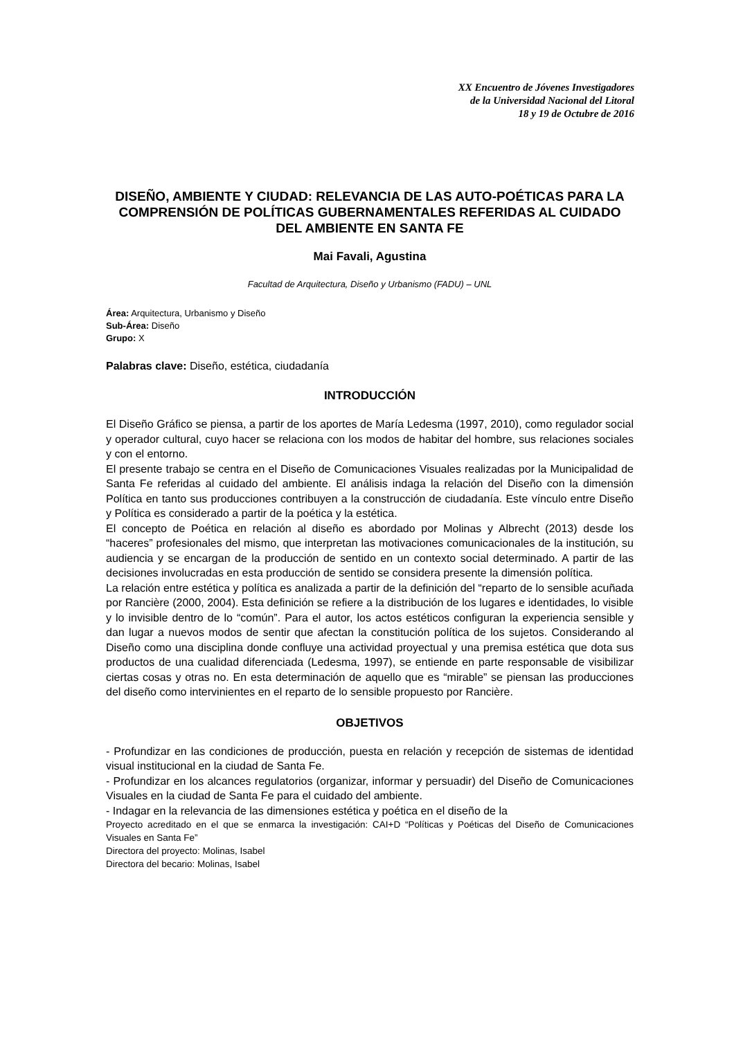XX Encuentro de Jóvenes Investigadores
de la Universidad Nacional del Litoral
18 y 19 de Octubre de 2016
DISEÑO, AMBIENTE Y CIUDAD: RELEVANCIA DE LAS AUTO-POÉTICAS PARA LA COMPRENSIÓN DE POLÍTICAS GUBERNAMENTALES REFERIDAS AL CUIDADO DEL AMBIENTE EN SANTA FE
Mai Favali, Agustina
Facultad de Arquitectura, Diseño y Urbanismo (FADU) – UNL
Área: Arquitectura, Urbanismo y Diseño
Sub-Área: Diseño
Grupo: X
Palabras clave: Diseño, estética, ciudadanía
INTRODUCCIÓN
El Diseño Gráfico se piensa, a partir de los aportes de María Ledesma (1997, 2010), como regulador social y operador cultural, cuyo hacer se relaciona con los modos de habitar del hombre, sus relaciones sociales y con el entorno.
El presente trabajo se centra en el Diseño de Comunicaciones Visuales realizadas por la Municipalidad de Santa Fe referidas al cuidado del ambiente. El análisis indaga la relación del Diseño con la dimensión Política en tanto sus producciones contribuyen a la construcción de ciudadanía. Este vínculo entre Diseño y Política es considerado a partir de la poética y la estética.
El concepto de Poética en relación al diseño es abordado por Molinas y Albrecht (2013) desde los “haceres” profesionales del mismo, que interpretan las motivaciones comunicacionales de la institución, su audiencia y se encargan de la producción de sentido en un contexto social determinado. A partir de las decisiones involucradas en esta producción de sentido se considera presente la dimensión política.
La relación entre estética y política es analizada a partir de la definición del “reparto de lo sensible acuñada por Rancière (2000, 2004). Esta definición se refiere a la distribución de los lugares e identidades, lo visible y lo invisible dentro de lo “común”. Para el autor, los actos estéticos configuran la experiencia sensible y dan lugar a nuevos modos de sentir que afectan la constitución política de los sujetos. Considerando al Diseño como una disciplina donde confluye una actividad proyectual y una premisa estética que dota sus productos de una cualidad diferenciada (Ledesma, 1997), se entiende en parte responsable de visibilizar ciertas cosas y otras no. En esta determinación de aquello que es “mirable” se piensan las producciones del diseño como intervinientes en el reparto de lo sensible propuesto por Rancière.
OBJETIVOS
- Profundizar en las condiciones de producción, puesta en relación y recepción de sistemas de identidad visual institucional en la ciudad de Santa Fe.
- Profundizar en los alcances regulatorios (organizar, informar y persuadir) del Diseño de Comunicaciones Visuales en la ciudad de Santa Fe para el cuidado del ambiente.
- Indagar en la relevancia de las dimensiones estética y poética en el diseño de la
Proyecto acreditado en el que se enmarca la investigación: CAI+D “Políticas y Poéticas del Diseño de Comunicaciones Visuales en Santa Fe”
Directora del proyecto: Molinas, Isabel
Directora del becario: Molinas, Isabel